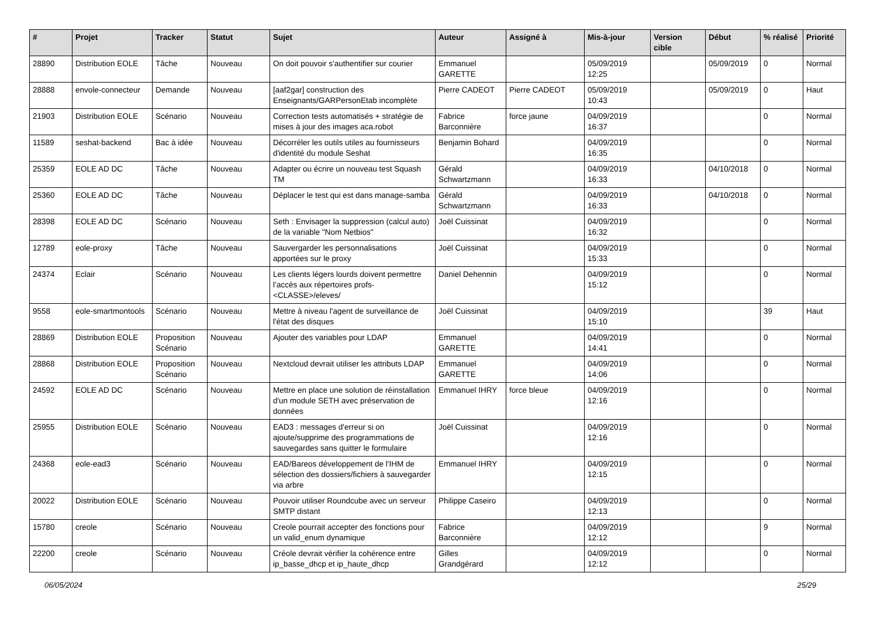| # | Projet | Tracker | Statut | Sujet | Auteur | Assigné à | Mis-à-jour | Version cible | Début | % réalisé | Priorité |
| --- | --- | --- | --- | --- | --- | --- | --- | --- | --- | --- | --- |
| 28890 | Distribution EOLE | Tâche | Nouveau | On doit pouvoir s'authentifier sur courier | Emmanuel GARETTE | | 05/09/2019 12:25 | | 05/09/2019 | 0 | Normal |
| 28888 | envole-connecteur | Demande | Nouveau | [aaf2gar] construction des Enseignants/GARPersonEtab incomplète | Pierre CADEOT | Pierre CADEOT | 05/09/2019 10:43 | | 05/09/2019 | 0 | Haut |
| 21903 | Distribution EOLE | Scénario | Nouveau | Correction tests automatisés + stratégie de mises à jour des images aca.robot | Fabrice Barconnière | force jaune | 04/09/2019 16:37 | | | 0 | Normal |
| 11589 | seshat-backend | Bac à idée | Nouveau | Décorréler les outils utiles au fournisseurs d'identité du module Seshat | Benjamin Bohard | | 04/09/2019 16:35 | | | 0 | Normal |
| 25359 | EOLE AD DC | Tâche | Nouveau | Adapter ou écrire un nouveau test Squash TM | Gérald Schwartzmann | | 04/09/2019 16:33 | | 04/10/2018 | 0 | Normal |
| 25360 | EOLE AD DC | Tâche | Nouveau | Déplacer le test qui est dans manage-samba | Gérald Schwartzmann | | 04/09/2019 16:33 | | 04/10/2018 | 0 | Normal |
| 28398 | EOLE AD DC | Scénario | Nouveau | Seth : Envisager la suppression (calcul auto) de la variable "Nom Netbios" | Joël Cuissinat | | 04/09/2019 16:32 | | | 0 | Normal |
| 12789 | eole-proxy | Tâche | Nouveau | Sauvergarder les personnalisations apportées sur le proxy | Joël Cuissinat | | 04/09/2019 15:33 | | | 0 | Normal |
| 24374 | Eclair | Scénario | Nouveau | Les clients légers lourds doivent permettre l’accès aux répertoires profs-<CLASSE>/eleves/ | Daniel Dehennin | | 04/09/2019 15:12 | | | 0 | Normal |
| 9558 | eole-smartmontools | Scénario | Nouveau | Mettre à niveau l'agent de surveillance de l'état des disques | Joël Cuissinat | | 04/09/2019 15:10 | | | 39 | Haut |
| 28869 | Distribution EOLE | Proposition Scénario | Nouveau | Ajouter des variables pour LDAP | Emmanuel GARETTE | | 04/09/2019 14:41 | | | 0 | Normal |
| 28868 | Distribution EOLE | Proposition Scénario | Nouveau | Nextcloud devrait utiliser les attributs LDAP | Emmanuel GARETTE | | 04/09/2019 14:06 | | | 0 | Normal |
| 24592 | EOLE AD DC | Scénario | Nouveau | Mettre en place une solution de réinstallation d'un module SETH avec préservation de données | Emmanuel IHRY | force bleue | 04/09/2019 12:16 | | | 0 | Normal |
| 25955 | Distribution EOLE | Scénario | Nouveau | EAD3 : messages d'erreur si on ajoute/supprime des programmations de sauvegardes sans quitter le formulaire | Joël Cuissinat | | 04/09/2019 12:16 | | | 0 | Normal |
| 24368 | eole-ead3 | Scénario | Nouveau | EAD/Bareos développement de l'IHM de sélection des dossiers/fichiers à sauvegarder via arbre | Emmanuel IHRY | | 04/09/2019 12:15 | | | 0 | Normal |
| 20022 | Distribution EOLE | Scénario | Nouveau | Pouvoir utiliser Roundcube avec un serveur SMTP distant | Philippe Caseiro | | 04/09/2019 12:13 | | | 0 | Normal |
| 15780 | creole | Scénario | Nouveau | Creole pourrait accepter des fonctions pour un valid_enum dynamique | Fabrice Barconnière | | 04/09/2019 12:12 | | | 9 | Normal |
| 22200 | creole | Scénario | Nouveau | Créole devrait vérifier la cohérence entre ip_basse_dhcp et ip_haute_dhcp | Gilles Grandgérard | | 04/09/2019 12:12 | | | 0 | Normal |
06/05/2024 25/29